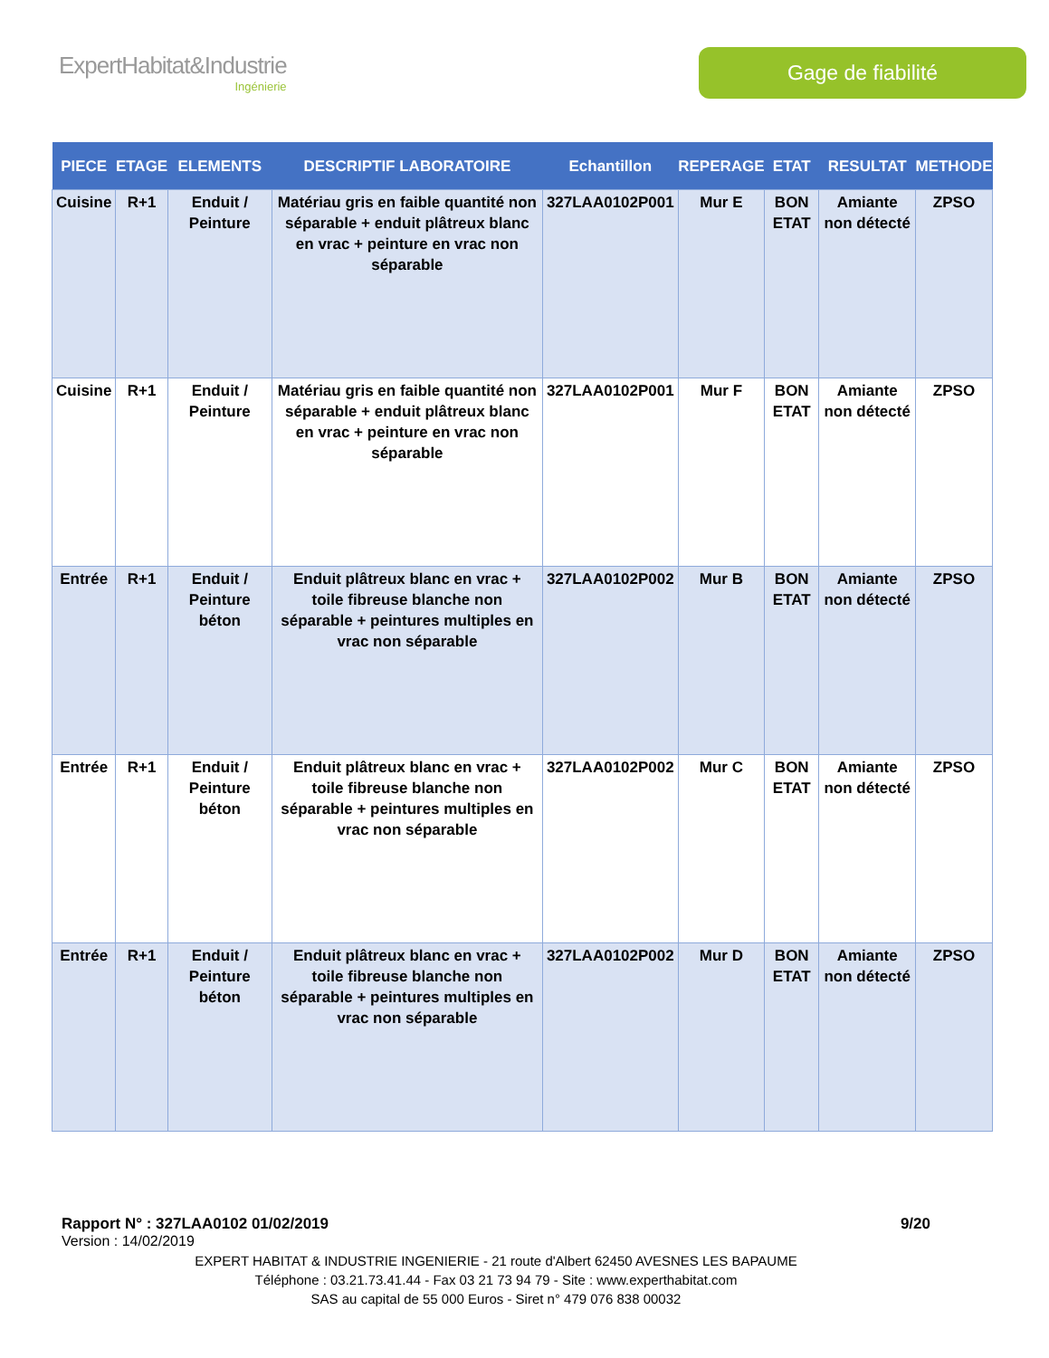ExpertHabitat&Industrie
Ingénierie
Gage de fiabilité
| PIECE | ETAGE | ELEMENTS | DESCRIPTIF LABORATOIRE | Echantillon | REPERAGE | ETAT | RESULTAT | METHODE |
| --- | --- | --- | --- | --- | --- | --- | --- | --- |
| Cuisine | R+1 | Enduit / Peinture | Matériau gris en faible quantité non séparable + enduit plâtreux blanc en vrac + peinture en vrac non séparable | 327LAA0102P001 | Mur E | BON ETAT | Amiante non détecté | ZPSO |
| Cuisine | R+1 | Enduit / Peinture | Matériau gris en faible quantité non séparable + enduit plâtreux blanc en vrac + peinture en vrac non séparable | 327LAA0102P001 | Mur F | BON ETAT | Amiante non détecté | ZPSO |
| Entrée | R+1 | Enduit / Peinture béton | Enduit plâtreux blanc en vrac + toile fibreuse blanche non séparable + peintures multiples en vrac non séparable | 327LAA0102P002 | Mur B | BON ETAT | Amiante non détecté | ZPSO |
| Entrée | R+1 | Enduit / Peinture béton | Enduit plâtreux blanc en vrac + toile fibreuse blanche non séparable + peintures multiples en vrac non séparable | 327LAA0102P002 | Mur C | BON ETAT | Amiante non détecté | ZPSO |
| Entrée | R+1 | Enduit / Peinture béton | Enduit plâtreux blanc en vrac + toile fibreuse blanche non séparable + peintures multiples en vrac non séparable | 327LAA0102P002 | Mur D | BON ETAT | Amiante non détecté | ZPSO |
Rapport N° : 327LAA0102 01/02/2019 9/20
Version : 14/02/2019
EXPERT HABITAT & INDUSTRIE INGENIERIE - 21 route d'Albert 62450 AVESNES LES BAPAUME
Téléphone : 03.21.73.41.44 - Fax 03 21 73 94 79 - Site : www.experthabitat.com
SAS au capital de 55 000 Euros - Siret n° 479 076 838 00032